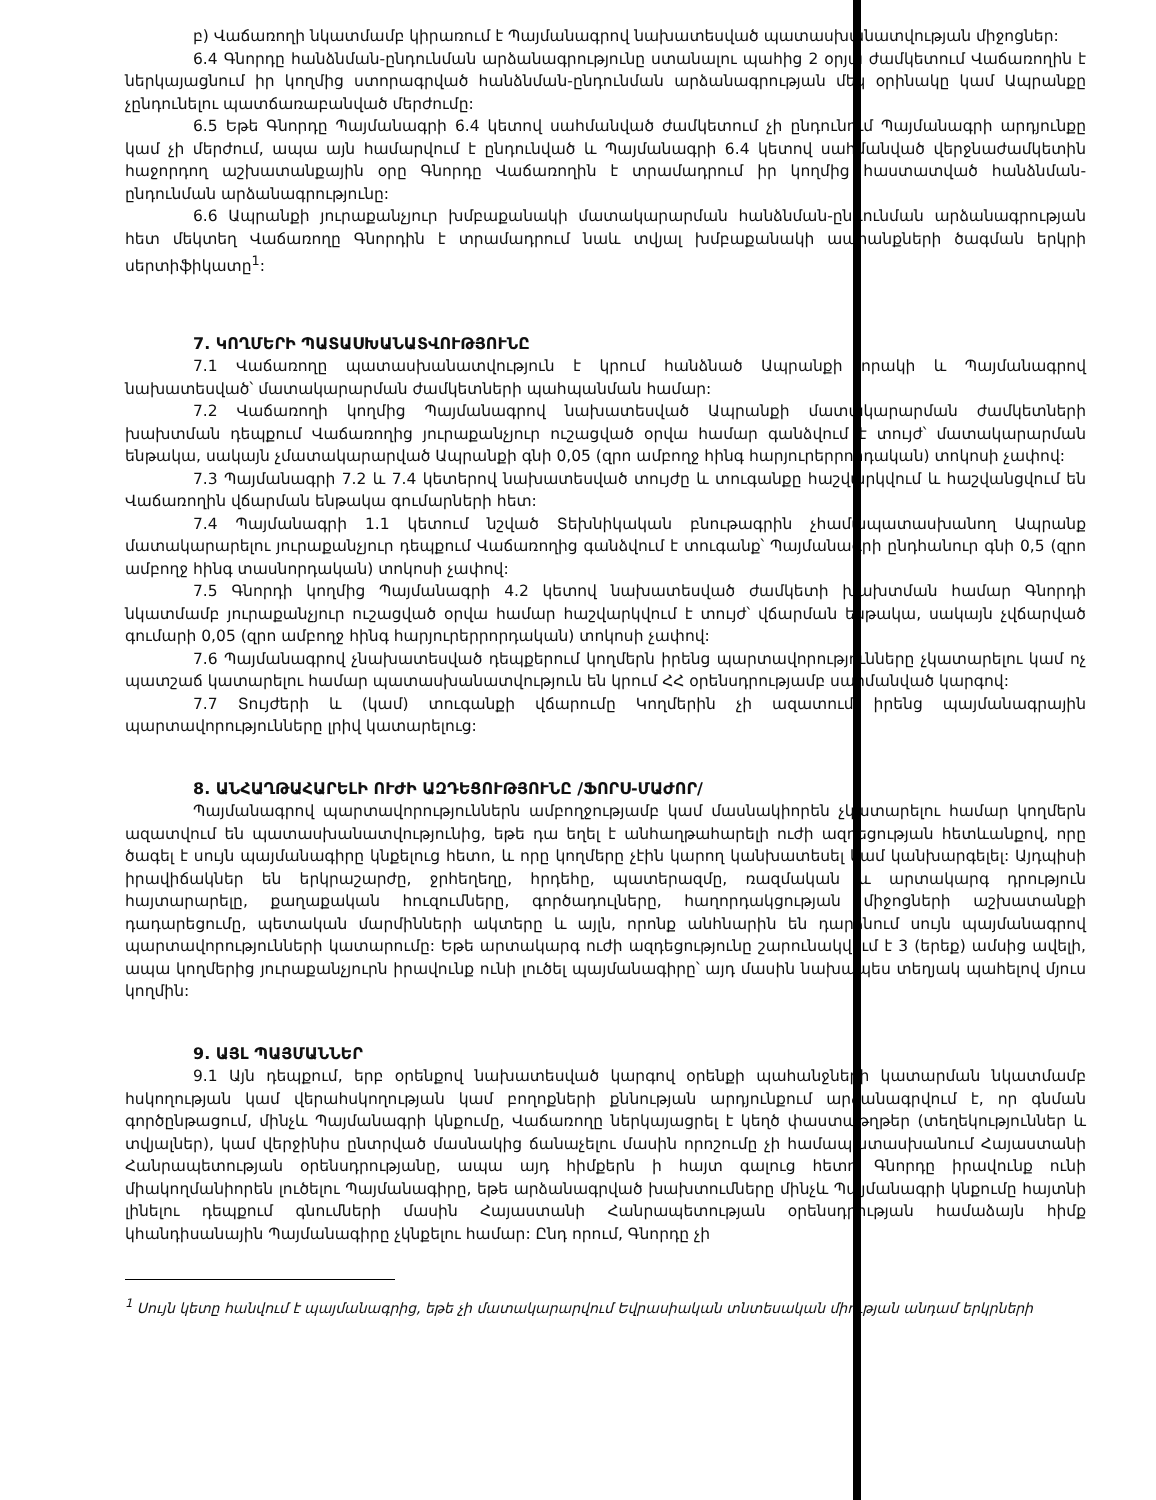բ) Վաճառողի նկատմամբ կիրառում է Պայմանագրով նախատեսված պատասխանատվության միջոցներ:
6.4 Գնորդը հանձնման-ընդունման արձանագրությունը ստանալու պահից 2 օրյա ժամկետում Վաճառողին է ներկայացնում իր կողմից ստորագրված հանձնման-ընդունման արձանագրության մեկ օրինակը կամ Ապրանքը չընդունելու պատճառաբանված մերժումը:
6.5 Եթե Գնորդը Պայմանագրի 6.4 կետով սահմանված ժամկետում չի ընդունում Պայմանագրի արդյունքը կամ չի մերժում, ապա այն համարվում է ընդունված և Պայմանագրի 6.4 կետով սահմանված վերջնաժամկետին հաջորդող աշխատանքային օրը Գնորդը Վաճառողին է տրամադրում իր կողմից հաստատված հանձնման-ընդունման արձանագրությունը:
6.6 Ապրանքի յուրաքանչյուր խմբաքանակի մատակարարման հանձնման-ընդունման արձանագրության հետ մեկտեղ Վաճառողը Գնորդին է տրամադրում նաև տվյալ խմբաքանակի ապրանքների ծագման երկրի սերտիֆիկատը<sup>1</sup>:
7. ԿՈՂՄԵՐԻ ՊԱՏԱՍԽԱՆԱՏՎՈՒԹՅՈՒՆԸ
7.1 Վաճառողը պատասխանատվություն է կրում հանձնած Ապրանքի որակի և Պայմանագրով նախատեսված՝ մատակարարման ժամկետների պահպանման համար:
7.2 Վաճառողի կողմից Պայմանագրով նախատեսված Ապրանքի մատակարարման ժամկետների խախտման դեպքում Վաճառողից յուրաքանչյուր ուշացված օրվա համար գանձվում է տույժ՝ մատակարարման ենթակա, սակայն չմատակարարված Ապրանքի գնի 0,05 (զրո ամբողջ հինգ հարյուրերրորդական) տոկոսի չափով:
7.3 Պայմանագրի 7.2 և 7.4 կետերով նախատեսված տույժը և տուգանքը հաշվարկվում և հաշվանցվում են Վաճառողին վճարման ենթակա գումարների հետ:
7.4 Պայմանագրի 1.1 կետում նշված Տեխնիկական բնութագրին չհամապատասխանող Ապրանք մատակարարելու յուրաքանչյուր դեպքում Վաճառողից գանձվում է տուգանք՝ Պայմանագրի ընդհանուր գնի 0,5 (զրո ամբողջ հինգ տասնորդական) տոկոսի չափով:
7.5 Գնորդի կողմից Պայմանագրի 4.2 կետով նախատեսված ժամկետի խախտման համար Գնորդի նկատմամբ յուրաքանչյուր ուշացված օրվա համար հաշվարկվում է տույժ՝ վճարման ենթակա, սակայն չվճարված գումարի 0,05 (զրո ամբողջ հինգ հարյուրերրորդական) տոկոսի չափով:
7.6 Պայմանագրով չնախատեսված դեպքերում կողմերն իրենց պարտավորությունները չկատարելու կամ ոչ պատշաճ կատարելու համար պատասխանատվություն են կրում ՀՀ օրենսդրությամբ սահմանված կարգով:
7.7 Տույժերի և (կամ) տուգանքի վճարումը Կողմերին չի ազատում իրենց պայմանագրային պարտավորությունները լրիվ կատարելուց:
8. ԱՆՀԱՂԹԱՀԱՐԵԼԻ ՈՒԺԻ ԱԶԴԵՑՈՒԹՅՈՒՆԸ /ՖՈՐՍ-ՄԱԺՈՐ/
Պայմանագրով պարտավորություններն ամբողջությամբ կամ մասնակիորեն չկատարելու համար կողմերն ազատվում են պատասխանատվությունից, եթե դա եղել է անհաղթահարելի ուժի ազդեցության հետևանքով, որը ծագել է սույն պայմանագիրը կնքելուց հետո, և որը կողմերը չէին կարող կանխատեսել կամ կանխարգելել: Այդպիսի իրավիճակներ են երկրաշարժը, ջրհեղեղը, հրդեհը, պատերազմը, ռազմական և արտակարգ դրություն հայտարարելը, քաղաքական հուզումները, գործադուլները, հաղորդակցության միջոցների աշխատանքի դադարեցումը, պետական մարմինների ակտերը և այլն, որոնք անհնարին են դարձնում սույն պայմանագրով պարտավորությունների կատարումը: Եթե արտակարգ ուժի ազդեցությունը շարունակվում է 3 (երեք) ամսից ավելի, ապա կողմերից յուրաքանչյուրն իրավունք ունի լուծել պայմանագիրը՝ այդ մասին նախապես տեղյակ պահելով մյուս կողմին:
9. ԱՅԼ ՊԱՅՄԱՆՆԵՐ
9.1 Այն դեպքում, երբ օրենքով նախատեսված կարգով օրենքի պահանջների կատարման նկատմամբ հսկողության կամ վերահսկողության կամ բողոքների քննության արդյունքում արձանագրվում է, որ գնման գործընթացում, մինչև Պայմանագրի կնքումը, Վաճառողը ներկայացրել է կեղծ փաստաթղթեր (տեղեկություններ և տվյալներ), կամ վերջինիս ընտրված մասնակից ճանաչելու մասին որոշումը չի համապատասխանում Հայաստանի Հանրապետության օրենսդրությանը, ապա այդ հիմքերն ի հայտ գալուց հետո Գնորդը իրավունք ունի միակողմանիորեն լուծելու Պայմանագիրը, եթե արձանագրված խախտումները մինչև Պայմանագրի կնքումը հայտնի լինելու դեպքում գնումների մասին Հայաստանի Հանրապետության օրենսդրության համաձայն հիմք կհանդիսանային Պայմանագիրը չկնքելու համար: Ընդ որում, Գնորդը չի
<sup>1</sup> Սույն կետը հանվում է պայմանագրից, եթե չի մատակարարվում Եվրասիական տնտեսական միության անդամ երկրների